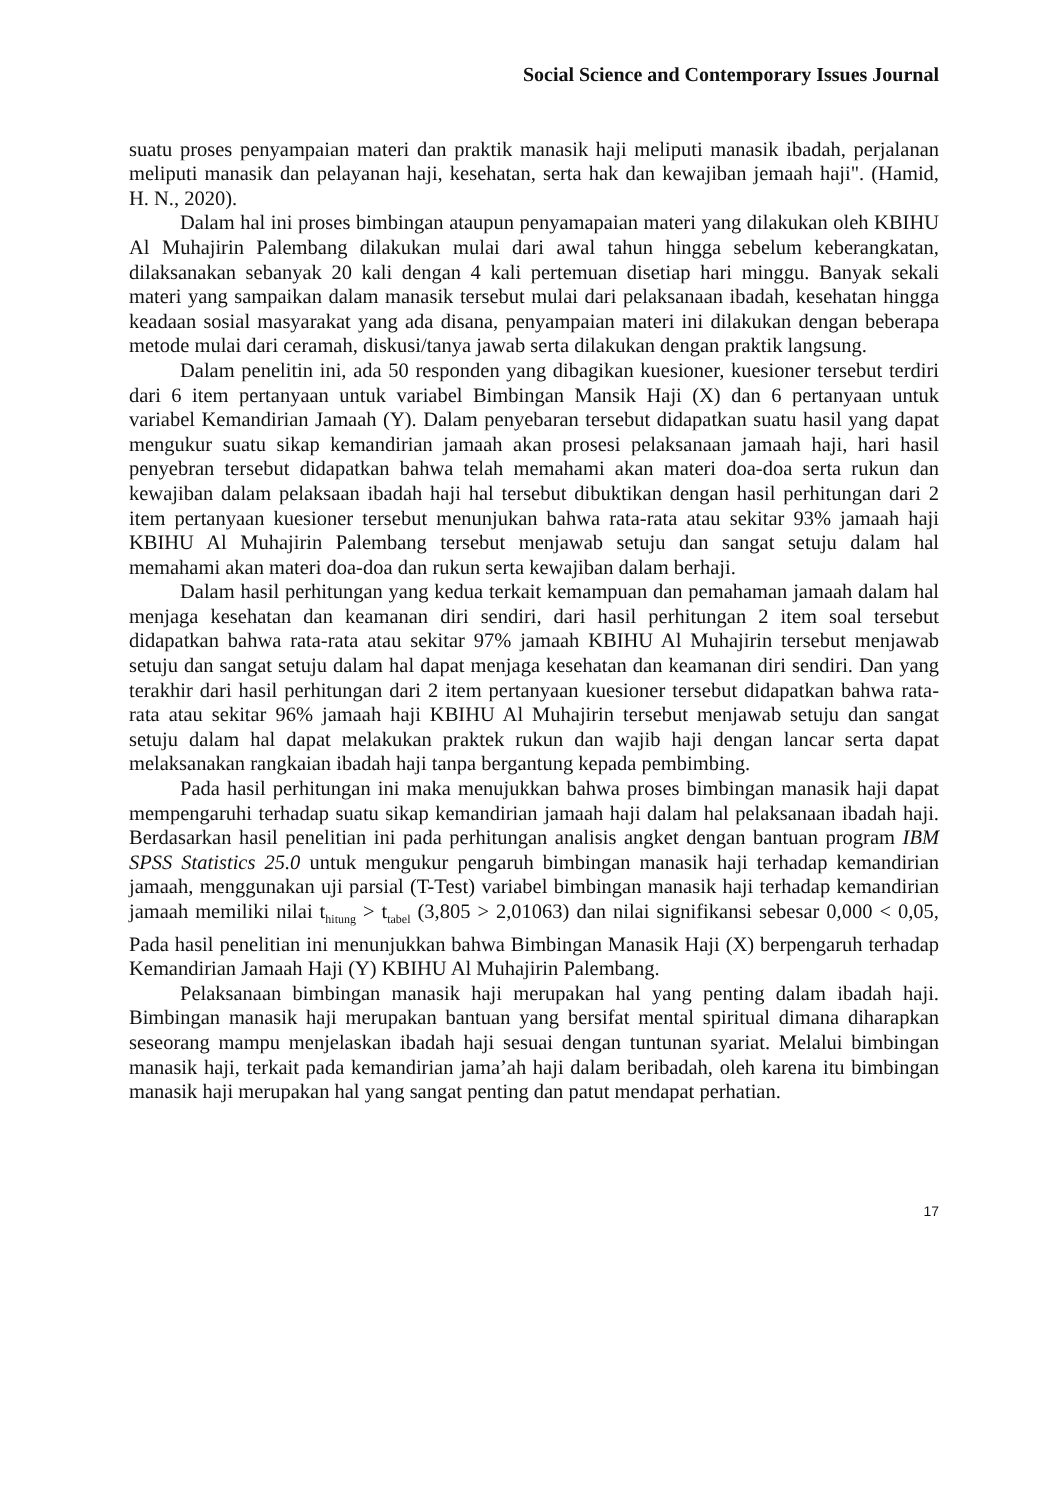Social Science and Contemporary Issues Journal
suatu proses penyampaian materi dan praktik manasik haji meliputi manasik ibadah, perjalanan meliputi manasik dan pelayanan haji, kesehatan, serta hak dan kewajiban jemaah haji". (Hamid, H. N., 2020).
Dalam hal ini proses bimbingan ataupun penyamapaian materi yang dilakukan oleh KBIHU Al Muhajirin Palembang dilakukan mulai dari awal tahun hingga sebelum keberangkatan, dilaksanakan sebanyak 20 kali dengan 4 kali pertemuan disetiap hari minggu. Banyak sekali materi yang sampaikan dalam manasik tersebut mulai dari pelaksanaan ibadah, kesehatan hingga keadaan sosial masyarakat yang ada disana, penyampaian materi ini dilakukan dengan beberapa metode mulai dari ceramah, diskusi/tanya jawab serta dilakukan dengan praktik langsung.
Dalam penelitin ini, ada 50 responden yang dibagikan kuesioner, kuesioner tersebut terdiri dari 6 item pertanyaan untuk variabel Bimbingan Mansik Haji (X) dan 6 pertanyaan untuk variabel Kemandirian Jamaah (Y). Dalam penyebaran tersebut didapatkan suatu hasil yang dapat mengukur suatu sikap kemandirian jamaah akan prosesi pelaksanaan jamaah haji, hari hasil penyebran tersebut didapatkan bahwa telah memahami akan materi doa-doa serta rukun dan kewajiban dalam pelaksaan ibadah haji hal tersebut dibuktikan dengan hasil perhitungan dari 2 item pertanyaan kuesioner tersebut menunjukan bahwa rata-rata atau sekitar 93% jamaah haji KBIHU Al Muhajirin Palembang tersebut menjawab setuju dan sangat setuju dalam hal memahami akan materi doa-doa dan rukun serta kewajiban dalam berhaji.
Dalam hasil perhitungan yang kedua terkait kemampuan dan pemahaman jamaah dalam hal menjaga kesehatan dan keamanan diri sendiri, dari hasil perhitungan 2 item soal tersebut didapatkan bahwa rata-rata atau sekitar 97% jamaah KBIHU Al Muhajirin tersebut menjawab setuju dan sangat setuju dalam hal dapat menjaga kesehatan dan keamanan diri sendiri. Dan yang terakhir dari hasil perhitungan dari 2 item pertanyaan kuesioner tersebut didapatkan bahwa rata-rata atau sekitar 96% jamaah haji KBIHU Al Muhajirin tersebut menjawab setuju dan sangat setuju dalam hal dapat melakukan praktek rukun dan wajib haji dengan lancar serta dapat melaksanakan rangkaian ibadah haji tanpa bergantung kepada pembimbing.
Pada hasil perhitungan ini maka menujukkan bahwa proses bimbingan manasik haji dapat mempengaruhi terhadap suatu sikap kemandirian jamaah haji dalam hal pelaksanaan ibadah haji. Berdasarkan hasil penelitian ini pada perhitungan analisis angket dengan bantuan program IBM SPSS Statistics 25.0 untuk mengukur pengaruh bimbingan manasik haji terhadap kemandirian jamaah, menggunakan uji parsial (T-Test) variabel bimbingan manasik haji terhadap kemandirian jamaah memiliki nilai t<sub>hitung</sub> > t<sub>tabel</sub> (3,805 > 2,01063) dan nilai signifikansi sebesar 0,000 < 0,05, Pada hasil penelitian ini menunjukkan bahwa Bimbingan Manasik Haji (X) berpengaruh terhadap Kemandirian Jamaah Haji (Y) KBIHU Al Muhajirin Palembang.
Pelaksanaan bimbingan manasik haji merupakan hal yang penting dalam ibadah haji. Bimbingan manasik haji merupakan bantuan yang bersifat mental spiritual dimana diharapkan seseorang mampu menjelaskan ibadah haji sesuai dengan tuntunan syariat. Melalui bimbingan manasik haji, terkait pada kemandirian jama’ah haji dalam beribadah, oleh karena itu bimbingan manasik haji merupakan hal yang sangat penting dan patut mendapat perhatian.
17